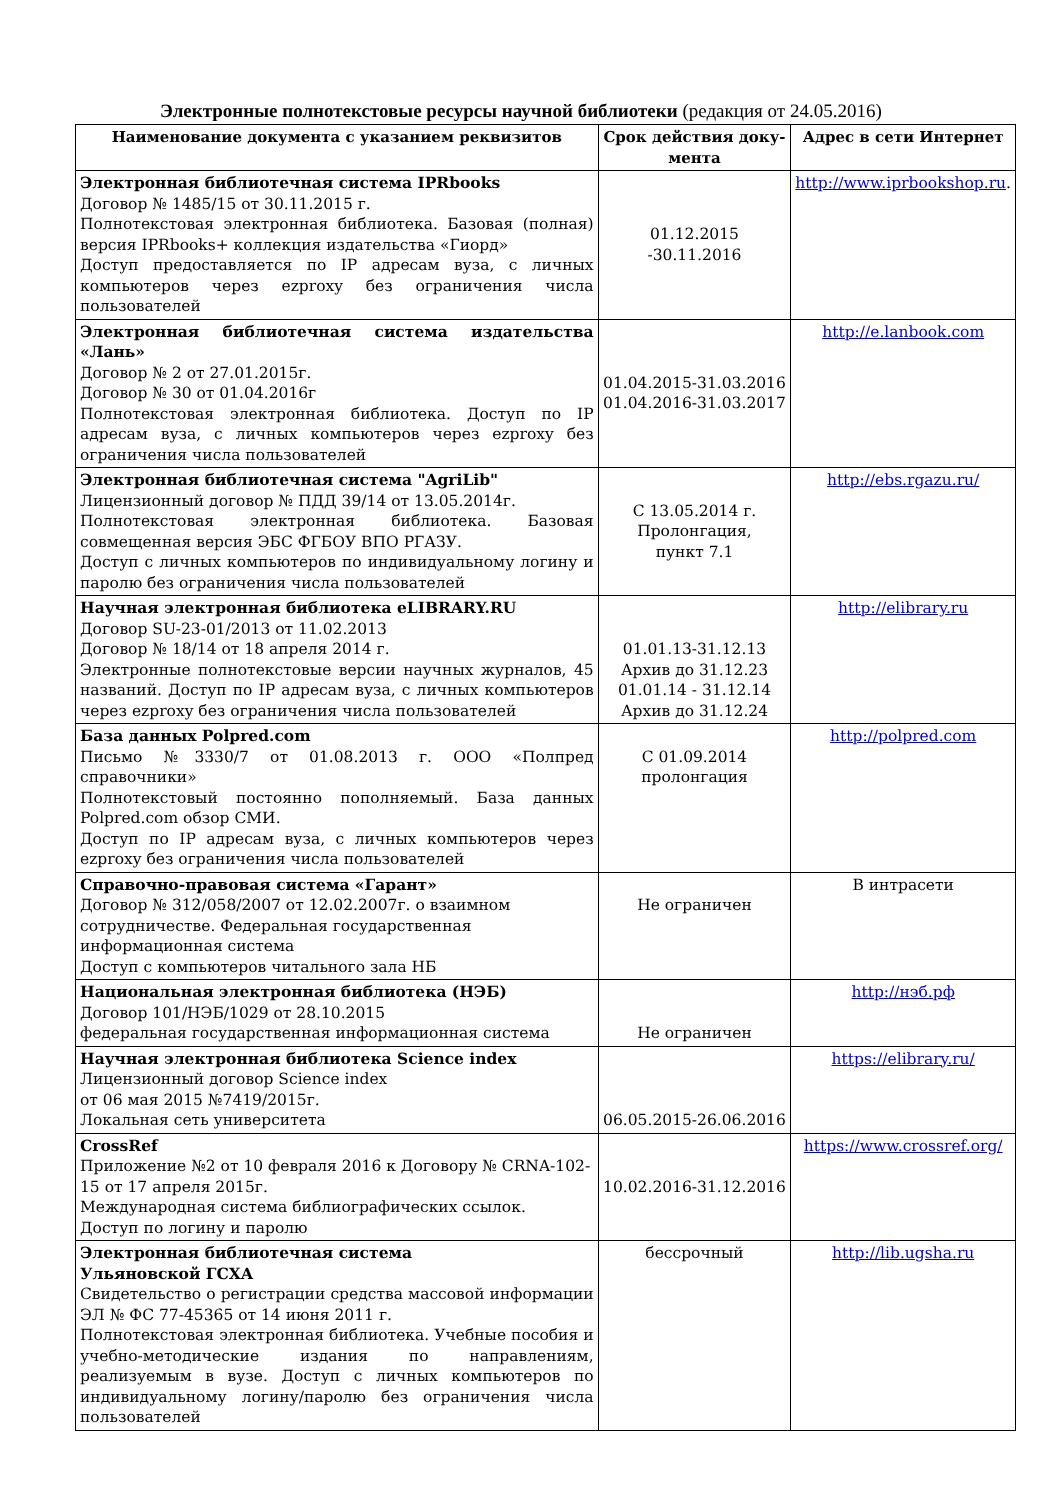Электронные полнотекстовые ресурсы научной библиотеки (редакция от 24.05.2016)
| Наименование документа с указанием реквизитов | Срок действия доку-мента | Адрес в сети Интернет |
| --- | --- | --- |
| Электронная библиотечная система IPRbooks Договор № 1485/15 от 30.11.2015 г. Полнотекстовая электронная библиотека. Базовая (полная) версия IPRbooks+ коллекция издательства «Гиорд» Доступ предоставляется по IP адресам вуза, с личных компьютеров через ezproxy без ограничения числа пользователей | 01.12.2015 -30.11.2016 | http://www.iprbookshop.ru . |
| Электронная библиотечная система издательства «Лань» Договор № 2 от 27.01.2015г. Договор № 30 от 01.04.2016г Полнотекстовая электронная библиотека. Доступ по IP адресам вуза, с личных компьютеров через ezproxy без ограничения числа пользователей | 01.04.2015-31.03.2016 01.04.2016-31.03.2017 | http://e.lanbook.com |
| Электронная библиотечная система "AgriLib" Лицензионный договор № ПДД 39/14 от 13.05.2014г. Полнотекстовая электронная библиотека. Базовая совмещенная версия ЭБС ФГБОУ ВПО РГАЗУ. Доступ с личных компьютеров по индивидуальному логину и паролю без ограничения числа пользователей | С 13.05.2014 г. Пролонгация, пункт 7.1 | http://ebs.rgazu.ru/ |
| Научная электронная библиотека eLIBRARY.RU Договор SU-23-01/2013 от 11.02.2013 Договор № 18/14 от 18 апреля 2014 г. Электронные полнотекстовые версии научных журналов, 45 названий. Доступ по IP адресам вуза, с личных компьютеров через ezproxy без ограничения числа пользователей | 01.01.13-31.12.13 Архив до 31.12.23 01.01.14 - 31.12.14 Архив до 31.12.24 | http://elibrary.ru |
| База данных Polpred.com Письмо №3330/7 от 01.08.2013 г. ООО «Полпред справочники» Полнотекстовый постоянно пополняемый. База данных Polpred.com обзор СМИ. Доступ по IP адресам вуза, с личных компьютеров через ezproxy без ограничения числа пользователей | С 01.09.2014 пролонгация | http://polpred.com |
| Справочно-правовая система «Гарант» Договор № 312/058/2007 от 12.02.2007г. о взаимном сотрудничестве. Федеральная государственная информационная система Доступ с компьютеров читального зала НБ | Не ограничен | В интрасети |
| Национальная электронная библиотека (НЭБ) Договор 101/НЭБ/1029 от 28.10.2015 федеральная государственная информационная система | Не ограничен | http://нэб.рф |
| Научная электронная библиотека Science index Лицензионный договор Science index от 06 мая 2015 №7419/2015г. Локальная сеть университета | 06.05.2015-26.06.2016 | https://elibrary.ru/ |
| CrossRef Приложение №2 от 10 февраля 2016 к Договору № CRNA-102-15 от 17 апреля 2015г. Международная система библиографических ссылок. Доступ по логину и паролю | 10.02.2016-31.12.2016 | https://www.crossref.org/ |
| Электронная библиотечная система Ульяновской ГСХА Свидетельство о регистрации средства массовой информации ЭЛ № ФС 77-45365 от 14 июня 2011 г. Полнотекстовая электронная библиотека. Учебные пособия и учебно-методические издания по направлениям, реализуемым в вузе. Доступ с личных компьютеров по индивидуальному логину/паролю без ограничения числа пользователей | бессрочный | http://lib.ugsha.ru |